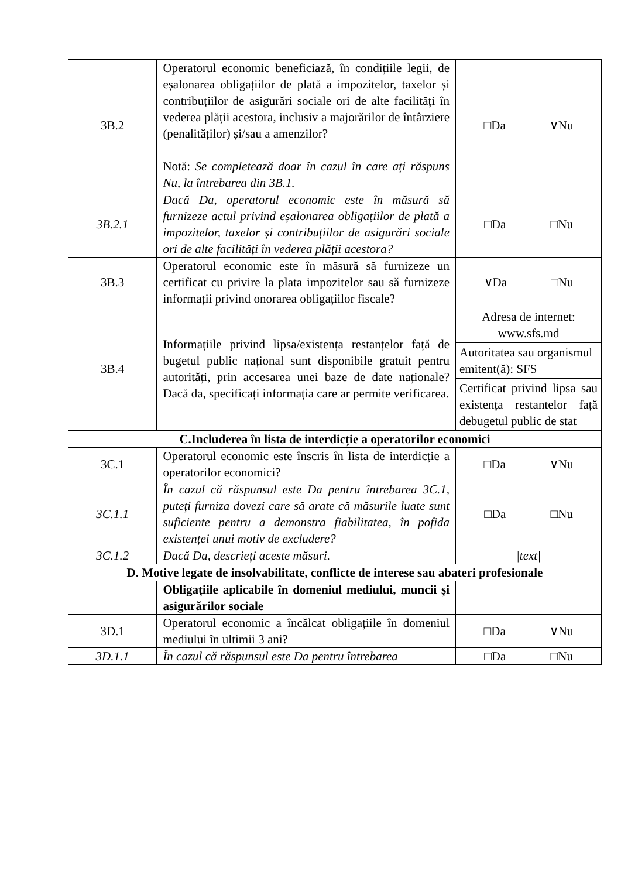| 3B.2 | Operatorul economic beneficiază, în condițiile legii, de eșalonarea obligațiilor de plată a impozitelor, taxelor și contribuțiilor de asigurări sociale ori de alte facilități în vederea plății acestora, inclusiv a majorărilor de întârziere (penalităților) și/sau a amenzilor? Notă: Se completează doar în cazul în care ați răspuns Nu, la întrebarea din 3B.1. | □Da ∨Nu |
| 3B.2.1 | Dacă Da, operatorul economic este în măsură să furnizeze actul privind eșalonarea obligațiilor de plată a impozitelor, taxelor și contribuțiilor de asigurări sociale ori de alte facilități în vederea plății acestora? | □Da □Nu |
| 3B.3 | Operatorul economic este în măsură să furnizeze un certificat cu privire la plata impozitelor sau să furnizeze informații privind onorarea obligațiilor fiscale? | ∨Da □Nu |
| 3B.4 | Informațiile privind lipsa/existența restanțelor față de bugetul public național sunt disponibile gratuit pentru autorități, prin accesarea unei baze de date naționale? Dacă da, specificați informația care ar permite verificarea. | Adresa de internet: www.sfs.md Autoritatea sau organismul emitent(ă): SFS Certificat privind lipsa sau existența restantelor față debugetul public de stat |
| C.Includerea în lista de interdicție a operatorilor economici | | |
| 3C.1 | Operatorul economic este înscris în lista de interdicție a operatorilor economici? | □Da ∨Nu |
| 3C.1.1 | În cazul că răspunsul este Da pentru întrebarea 3C.1, puteți furniza dovezi care să arate că măsurile luate sunt suficiente pentru a demonstra fiabilitatea, în pofida existenței unui motiv de excludere? | □Da □Nu |
| 3C.1.2 | Dacă Da, descrieți aceste măsuri. | /text/ |
| D. Motive legate de insolvabilitate, conflicte de interese sau abateri profesionale | | |
| | Obligațiile aplicabile în domeniul mediului, muncii și asigurărilor sociale | |
| 3D.1 | Operatorul economic a încălcat obligațiile în domeniul mediului în ultimii 3 ani? | □Da ∨Nu |
| 3D.1.1 | În cazul că răspunsul este Da pentru întrebarea | □Da □Nu |